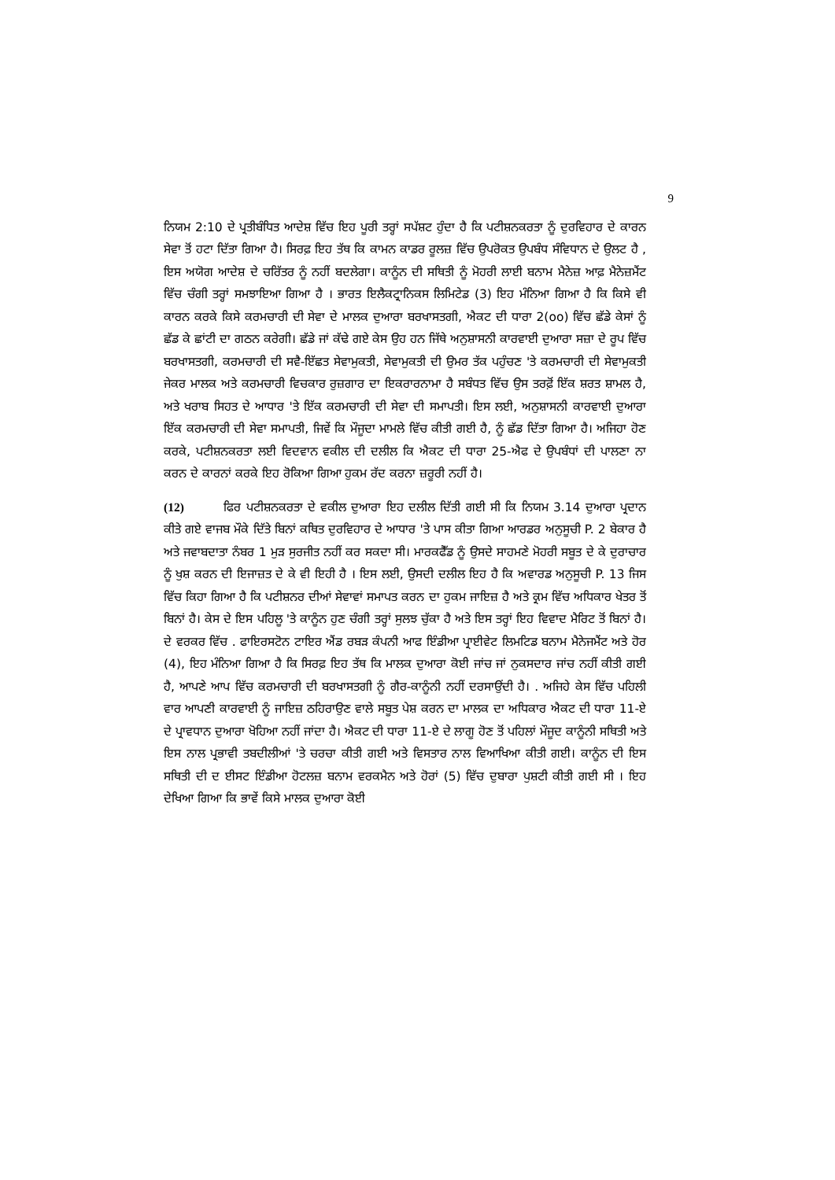9
ਨਿਯਮ 2:10 ਦੇ ਪ੍ਰਤੀਬੰਧਿਤ ਆਦੇਸ਼ ਵਿੱਚ ਇਹ ਪੂਰੀ ਤਰ੍ਹਾਂ ਸਪੱਸ਼ਟ ਹੁੰਦਾ ਹੈ ਕਿ ਪਟੀਸ਼ਨਕਰਤਾ ਨੂੰ ਦੁਰਵਿਹਾਰ ਦੇ ਕਾਰਨ ਸੇਵਾ ਤੋਂ ਹਟਾ ਦਿੱਤਾ ਗਿਆ ਹੈ। ਸਿਰਫ਼ ਇਹ ਤੱਥ ਕਿ ਕਾਮਨ ਕਾਡਰ ਰੂਲਜ਼ ਵਿੱਚ ਉਪਰੋਕਤ ਉਪਬੰਧ ਸੰਵਿਧਾਨ ਦੇ ਉਲਟ ਹੈ , ਇਸ ਅਯੋਗ ਆਦੇਸ਼ ਦੇ ਚਰਿੱਤਰ ਨੂੰ ਨਹੀਂ ਬਦਲੇਗਾ। ਕਾਨੂੰਨ ਦੀ ਸਥਿਤੀ ਨੂੰ ਮੋਹਰੀ ਲਾਈ ਬਨਾਮ ਮੈਨੇਜ਼ ਆਫ਼ ਮੈਨੇਜ਼ਮੈਂਟ ਵਿੱਚ ਚੰਗੀ ਤਰ੍ਹਾਂ ਸਮਝਾਇਆ ਗਿਆ ਹੈ । ਭਾਰਤ ਇਲੈਕਟ੍ਰਾਨਿਕਸ ਲਿਮਿਟੇਡ (3) ਇਹ ਮੰਨਿਆ ਗਿਆ ਹੈ ਕਿ ਕਿਸੇ ਵੀ ਕਾਰਨ ਕਰਕੇ ਕਿਸੇ ਕਰਮਚਾਰੀ ਦੀ ਸੇਵਾ ਦੇ ਮਾਲਕ ਦੁਆਰਾ ਬਰਖਾਸਤਗੀ, ਐਕਟ ਦੀ ਧਾਰਾ 2(oo) ਵਿੱਚ ਛੱਡੇ ਕੇਸਾਂ ਨੂੰ ਛੱਡ ਕੇ ਛਾਂਟੀ ਦਾ ਗਠਨ ਕਰੇਗੀ। ਛੱਡੇ ਜਾਂ ਕੱਢੇ ਗਏ ਕੇਸ ਉਹ ਹਨ ਜਿੱਥੇ ਅਨੁਸ਼ਾਸਨੀ ਕਾਰਵਾਈ ਦੁਆਰਾ ਸਜ਼ਾ ਦੇ ਰੂਪ ਵਿੱਚ ਬਰਖਾਸਤਗੀ, ਕਰਮਚਾਰੀ ਦੀ ਸਵੈ-ਇੱਛਤ ਸੇਵਾਮੁਕਤੀ, ਸੇਵਾਮੁਕਤੀ ਦੀ ਉਮਰ ਤੱਕ ਪਹੁੰਚਣ 'ਤੇ ਕਰਮਚਾਰੀ ਦੀ ਸੇਵਾਮੁਕਤੀ ਜੇਕਰ ਮਾਲਕ ਅਤੇ ਕਰਮਚਾਰੀ ਵਿਚਕਾਰ ਰੁਜ਼ਗਾਰ ਦਾ ਇਕਰਾਰਨਾਮਾ ਹੈ ਸਬੰਧਤ ਵਿੱਚ ਉਸ ਤਰਫ਼ੋਂ ਇੱਕ ਸ਼ਰਤ ਸ਼ਾਮਲ ਹੈ, ਅਤੇ ਖਰਾਬ ਸਿਹਤ ਦੇ ਆਧਾਰ 'ਤੇ ਇੱਕ ਕਰਮਚਾਰੀ ਦੀ ਸੇਵਾ ਦੀ ਸਮਾਪਤੀ। ਇਸ ਲਈ, ਅਨੁਸ਼ਾਸਨੀ ਕਾਰਵਾਈ ਦੁਆਰਾ ਇੱਕ ਕਰਮਚਾਰੀ ਦੀ ਸੇਵਾ ਸਮਾਪਤੀ, ਜਿਵੇਂ ਕਿ ਮੌਜੂਦਾ ਮਾਮਲੇ ਵਿੱਚ ਕੀਤੀ ਗਈ ਹੈ, ਨੂੰ ਛੱਡ ਦਿੱਤਾ ਗਿਆ ਹੈ। ਅਜਿਹਾ ਹੋਣ ਕਰਕੇ, ਪਟੀਸ਼ਨਕਰਤਾ ਲਈ ਵਿਦਵਾਨ ਵਕੀਲ ਦੀ ਦਲੀਲ ਕਿ ਐਕਟ ਦੀ ਧਾਰਾ 25-ਐਫ ਦੇ ਉਪਬੰਧਾਂ ਦੀ ਪਾਲਣਾ ਨਾ ਕਰਨ ਦੇ ਕਾਰਨਾਂ ਕਰਕੇ ਇਹ ਰੋਕਿਆ ਗਿਆ ਹੁਕਮ ਰੱਦ ਕਰਨਾ ਜ਼ਰੂਰੀ ਨਹੀਂ ਹੈ।
(12) ਫਿਰ ਪਟੀਸ਼ਨਕਰਤਾ ਦੇ ਵਕੀਲ ਦੁਆਰਾ ਇਹ ਦਲੀਲ ਦਿੱਤੀ ਗਈ ਸੀ ਕਿ ਨਿਯਮ 3.14 ਦੁਆਰਾ ਪ੍ਰਦਾਨ ਕੀਤੇ ਗਏ ਵਾਜਬ ਮੌਕੇ ਦਿੱਤੇ ਬਿਨਾਂ ਕਥਿਤ ਦੁਰਵਿਹਾਰ ਦੇ ਆਧਾਰ 'ਤੇ ਪਾਸ ਕੀਤਾ ਗਿਆ ਆਰਡਰ ਅਨੁਸੂਚੀ P. 2 ਬੇਕਾਰ ਹੈ ਅਤੇ ਜਵਾਬਦਾਤਾ ਨੰਬਰ 1 ਮੁੜ ਸੁਰਜੀਤ ਨਹੀਂ ਕਰ ਸਕਦਾ ਸੀ। ਮਾਰਕਫੈੱਡ ਨੂੰ ਉਸਦੇ ਸਾਹਮਣੇ ਮੋਹਰੀ ਸਬੂਤ ਦੇ ਕੇ ਦੁਰਾਚਾਰ ਨੂੰ ਖੁਸ਼ ਕਰਨ ਦੀ ਇਜਾਜ਼ਤ ਦੇ ਕੇ ਵੀ ਇਹੀ ਹੈ । ਇਸ ਲਈ, ਉਸਦੀ ਦਲੀਲ ਇਹ ਹੈ ਕਿ ਅਵਾਰਡ ਅਨੁਸੂਚੀ P. 13 ਜਿਸ ਵਿੱਚ ਕਿਹਾ ਗਿਆ ਹੈ ਕਿ ਪਟੀਸ਼ਨਰ ਦੀਆਂ ਸੇਵਾਵਾਂ ਸਮਾਪਤ ਕਰਨ ਦਾ ਹੁਕਮ ਜਾਇਜ਼ ਹੈ ਅਤੇ ਕ੍ਰਮ ਵਿੱਚ ਅਧਿਕਾਰ ਖੇਤਰ ਤੋਂ ਬਿਨਾਂ ਹੈ। ਕੇਸ ਦੇ ਇਸ ਪਹਿਲੂ 'ਤੇ ਕਾਨੂੰਨ ਹੁਣ ਚੰਗੀ ਤਰ੍ਹਾਂ ਸੁਲਝ ਚੁੱਕਾ ਹੈ ਅਤੇ ਇਸ ਤਰ੍ਹਾਂ ਇਹ ਵਿਵਾਦ ਮੈਰਿਟ ਤੋਂ ਬਿਨਾਂ ਹੈ। ਦੇ ਵਰਕਰ ਵਿੱਚ . ਫਾਇਰਸਟੋਨ ਟਾਇਰ ਐਂਡ ਰਬੜ ਕੰਪਨੀ ਆਫ ਇੰਡੀਆ ਪ੍ਰਾਈਵੇਟ ਲਿਮਟਿਡ ਬਨਾਮ ਮੈਨੇਜਮੈਂਟ ਅਤੇ ਹੋਰ (4), ਇਹ ਮੰਨਿਆ ਗਿਆ ਹੈ ਕਿ ਸਿਰਫ਼ ਇਹ ਤੱਥ ਕਿ ਮਾਲਕ ਦੁਆਰਾ ਕੋਈ ਜਾਂਚ ਜਾਂ ਨੁਕਸਦਾਰ ਜਾਂਚ ਨਹੀਂ ਕੀਤੀ ਗਈ ਹੈ, ਆਪਣੇ ਆਪ ਵਿੱਚ ਕਰਮਚਾਰੀ ਦੀ ਬਰਖਾਸਤਗੀ ਨੂੰ ਗੈਰ-ਕਾਨੂੰਨੀ ਨਹੀਂ ਦਰਸਾਉਂਦੀ ਹੈ। . ਅਜਿਹੇ ਕੇਸ ਵਿੱਚ ਪਹਿਲੀ ਵਾਰ ਆਪਣੀ ਕਾਰਵਾਈ ਨੂੰ ਜਾਇਜ਼ ਠਹਿਰਾਉਣ ਵਾਲੇ ਸਬੂਤ ਪੇਸ਼ ਕਰਨ ਦਾ ਮਾਲਕ ਦਾ ਅਧਿਕਾਰ ਐਕਟ ਦੀ ਧਾਰਾ 11-ਏ ਦੇ ਪ੍ਰਾਵਧਾਨ ਦੁਆਰਾ ਖੋਹਿਆ ਨਹੀਂ ਜਾਂਦਾ ਹੈ। ਐਕਟ ਦੀ ਧਾਰਾ 11-ਏ ਦੇ ਲਾਗੂ ਹੋਣ ਤੋਂ ਪਹਿਲਾਂ ਮੌਜੂਦ ਕਾਨੂੰਨੀ ਸਥਿਤੀ ਅਤੇ ਇਸ ਨਾਲ ਪ੍ਰਭਾਵੀ ਤਬਦੀਲੀਆਂ 'ਤੇ ਚਰਚਾ ਕੀਤੀ ਗਈ ਅਤੇ ਵਿਸਤਾਰ ਨਾਲ ਵਿਆਖਿਆ ਕੀਤੀ ਗਈ। ਕਾਨੂੰਨ ਦੀ ਇਸ ਸਥਿਤੀ ਦੀ ਦ ਈਸਟ ਇੰਡੀਆ ਹੋਟਲਜ਼ ਬਨਾਮ ਵਰਕਮੈਨ ਅਤੇ ਹੋਰਾਂ (5) ਵਿੱਚ ਦੁਬਾਰਾ ਪੁਸ਼ਟੀ ਕੀਤੀ ਗਈ ਸੀ । ਇਹ ਦੇਖਿਆ ਗਿਆ ਕਿ ਭਾਵੇਂ ਕਿਸੇ ਮਾਲਕ ਦੁਆਰਾ ਕੋਈ